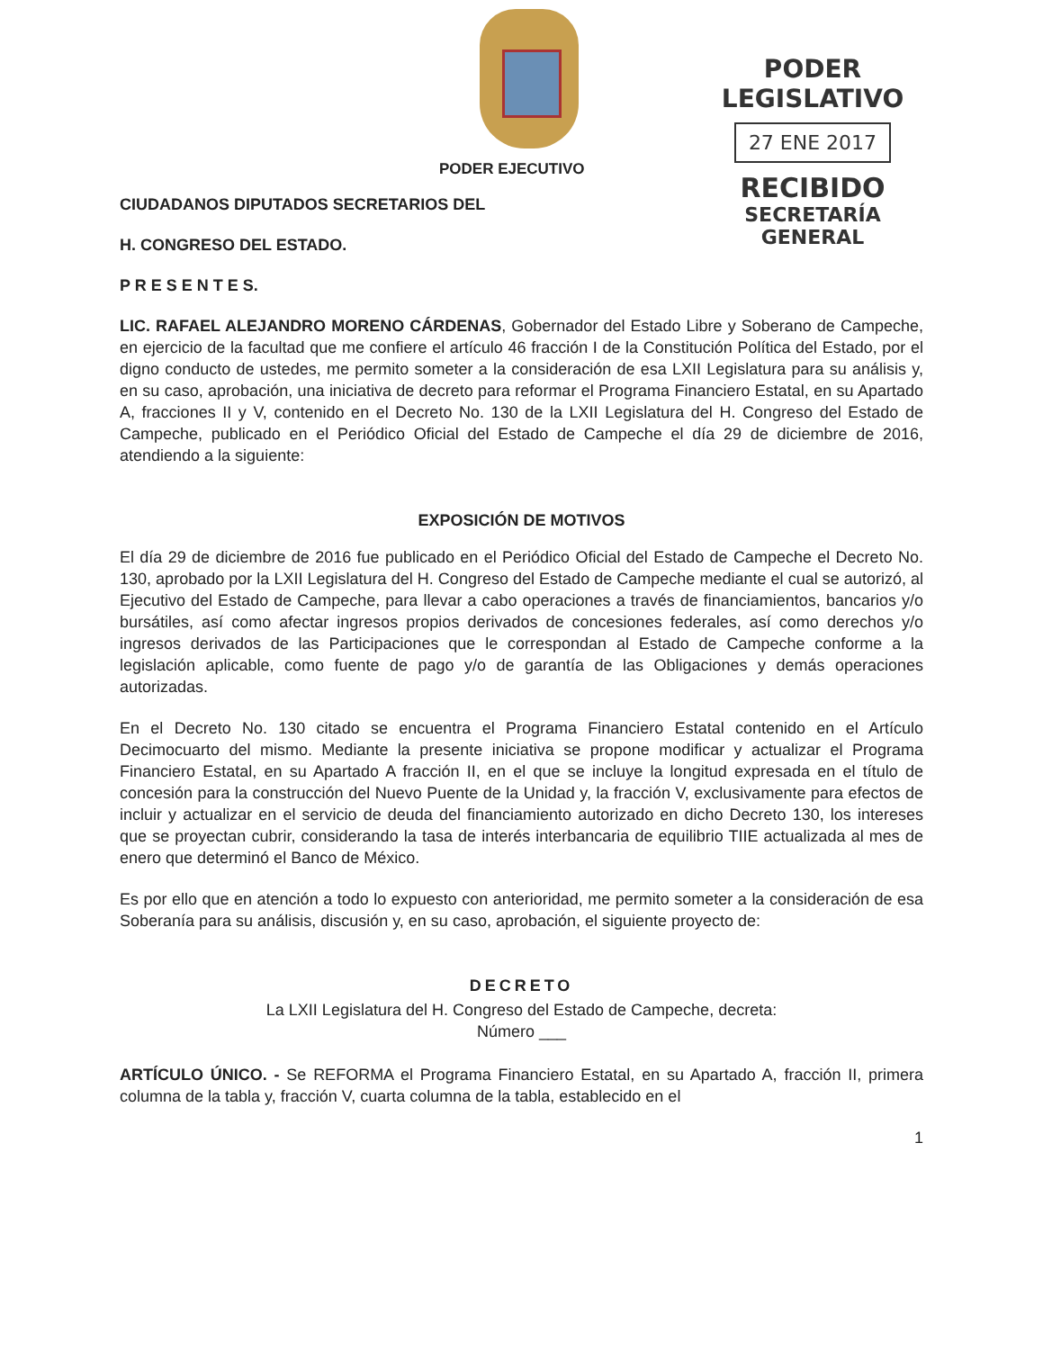PODER EJECUTIVO
PODER LEGISLATIVO
27 ENE 2017
RECIBIDO
SECRETARÍA GENERAL
CIUDADANOS DIPUTADOS SECRETARIOS DEL
H. CONGRESO DEL ESTADO.
P R E S E N T E S.
LIC. RAFAEL ALEJANDRO MORENO CÁRDENAS, Gobernador del Estado Libre y Soberano de Campeche, en ejercicio de la facultad que me confiere el artículo 46 fracción I de la Constitución Política del Estado, por el digno conducto de ustedes, me permito someter a la consideración de esa LXII Legislatura para su análisis y, en su caso, aprobación, una iniciativa de decreto para reformar el Programa Financiero Estatal, en su Apartado A, fracciones II y V, contenido en el Decreto No. 130 de la LXII Legislatura del H. Congreso del Estado de Campeche, publicado en el Periódico Oficial del Estado de Campeche el día 29 de diciembre de 2016, atendiendo a la siguiente:
EXPOSICIÓN DE MOTIVOS
El día 29 de diciembre de 2016 fue publicado en el Periódico Oficial del Estado de Campeche el Decreto No. 130, aprobado por la LXII Legislatura del H. Congreso del Estado de Campeche mediante el cual se autorizó, al Ejecutivo del Estado de Campeche, para llevar a cabo operaciones a través de financiamientos, bancarios y/o bursátiles, así como afectar ingresos propios derivados de concesiones federales, así como derechos y/o ingresos derivados de las Participaciones que le correspondan al Estado de Campeche conforme a la legislación aplicable, como fuente de pago y/o de garantía de las Obligaciones y demás operaciones autorizadas.
En el Decreto No. 130 citado se encuentra el Programa Financiero Estatal contenido en el Artículo Decimocuarto del mismo. Mediante la presente iniciativa se propone modificar y actualizar el Programa Financiero Estatal, en su Apartado A fracción II, en el que se incluye la longitud expresada en el título de concesión para la construcción del Nuevo Puente de la Unidad y, la fracción V, exclusivamente para efectos de incluir y actualizar en el servicio de deuda del financiamiento autorizado en dicho Decreto 130, los intereses que se proyectan cubrir, considerando la tasa de interés interbancaria de equilibrio TIIE actualizada al mes de enero que determinó el Banco de México.
Es por ello que en atención a todo lo expuesto con anterioridad, me permito someter a la consideración de esa Soberanía para su análisis, discusión y, en su caso, aprobación, el siguiente proyecto de:
DECRETO
La LXII Legislatura del H. Congreso del Estado de Campeche, decreta:
Número ___
ARTÍCULO ÚNICO. - Se REFORMA el Programa Financiero Estatal, en su Apartado A, fracción II, primera columna de la tabla y, fracción V, cuarta columna de la tabla, establecido en el
1